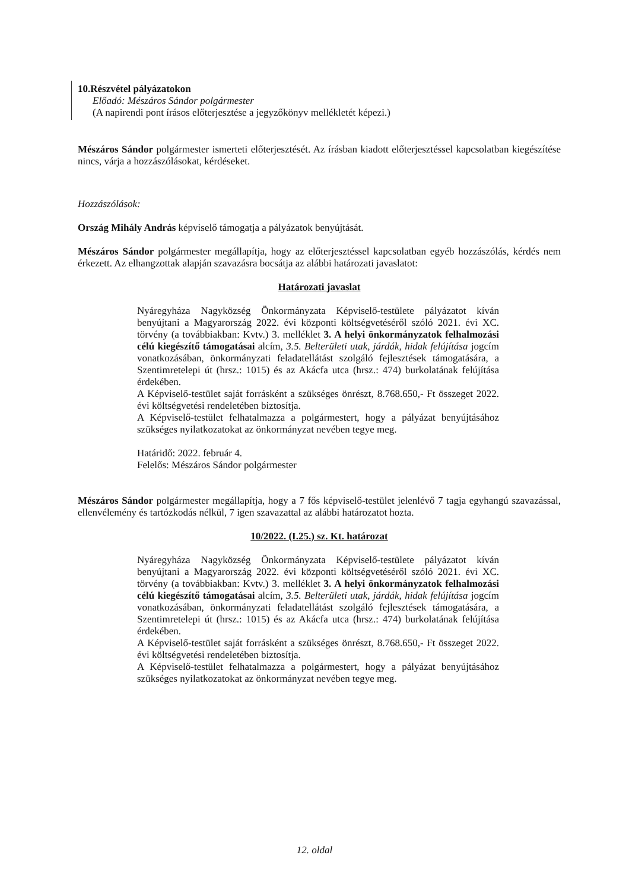10.Részvétel pályázatokon
Előadó: Mészáros Sándor polgármester
(A napirendi pont írásos előterjesztése a jegyzőkönyv mellékletét képezi.)
Mészáros Sándor polgármester ismerteti előterjesztését. Az írásban kiadott előterjesztéssel kapcsolatban kiegészítése nincs, várja a hozzászólásokat, kérdéseket.
Hozzászólások:
Ország Mihály András képviselő támogatja a pályázatok benyújtását.
Mészáros Sándor polgármester megállapítja, hogy az előterjesztéssel kapcsolatban egyéb hozzászólás, kérdés nem érkezett. Az elhangzottak alapján szavazásra bocsátja az alábbi határozati javaslatot:
Határozati javaslat
Nyáregyháza Nagyközség Önkormányzata Képviselő-testülete pályázatot kíván benyújtani a Magyarország 2022. évi központi költségvetéséről szóló 2021. évi XC. törvény (a továbbiakban: Kvtv.) 3. melléklet 3. A helyi önkormányzatok felhalmozási célú kiegészítő támogatásai alcím, 3.5. Belterületi utak, járdák, hidak felújítása jogcím vonatkozásában, önkormányzati feladatellátást szolgáló fejlesztések támogatására, a Szentimretelepi út (hrsz.: 1015) és az Akácfa utca (hrsz.: 474) burkolatának felújítása érdekében.
A Képviselő-testület saját forrásként a szükséges önrészt, 8.768.650,- Ft összeget 2022. évi költségvetési rendeletében biztosítja.
A Képviselő-testület felhatalmazza a polgármestert, hogy a pályázat benyújtásához szükséges nyilatkozatokat az önkormányzat nevében tegye meg.
Határidő: 2022. február 4.
Felelős: Mészáros Sándor polgármester
Mészáros Sándor polgármester megállapítja, hogy a 7 fős képviselő-testület jelenlévő 7 tagja egyhangú szavazással, ellenvélemény és tartózkodás nélkül, 7 igen szavazattal az alábbi határozatot hozta.
10/2022. (I.25.) sz. Kt. határozat
Nyáregyháza Nagyközség Önkormányzata Képviselő-testülete pályázatot kíván benyújtani a Magyarország 2022. évi központi költségvetéséről szóló 2021. évi XC. törvény (a továbbiakban: Kvtv.) 3. melléklet 3. A helyi önkormányzatok felhalmozási célú kiegészítő támogatásai alcím, 3.5. Belterületi utak, járdák, hidak felújítása jogcím vonatkozásában, önkormányzati feladatellátást szolgáló fejlesztések támogatására, a Szentimretelepi út (hrsz.: 1015) és az Akácfa utca (hrsz.: 474) burkolatának felújítása érdekében.
A Képviselő-testület saját forrásként a szükséges önrészt, 8.768.650,- Ft összeget 2022. évi költségvetési rendeletében biztosítja.
A Képviselő-testület felhatalmazza a polgármestert, hogy a pályázat benyújtásához szükséges nyilatkozatokat az önkormányzat nevében tegye meg.
12. oldal